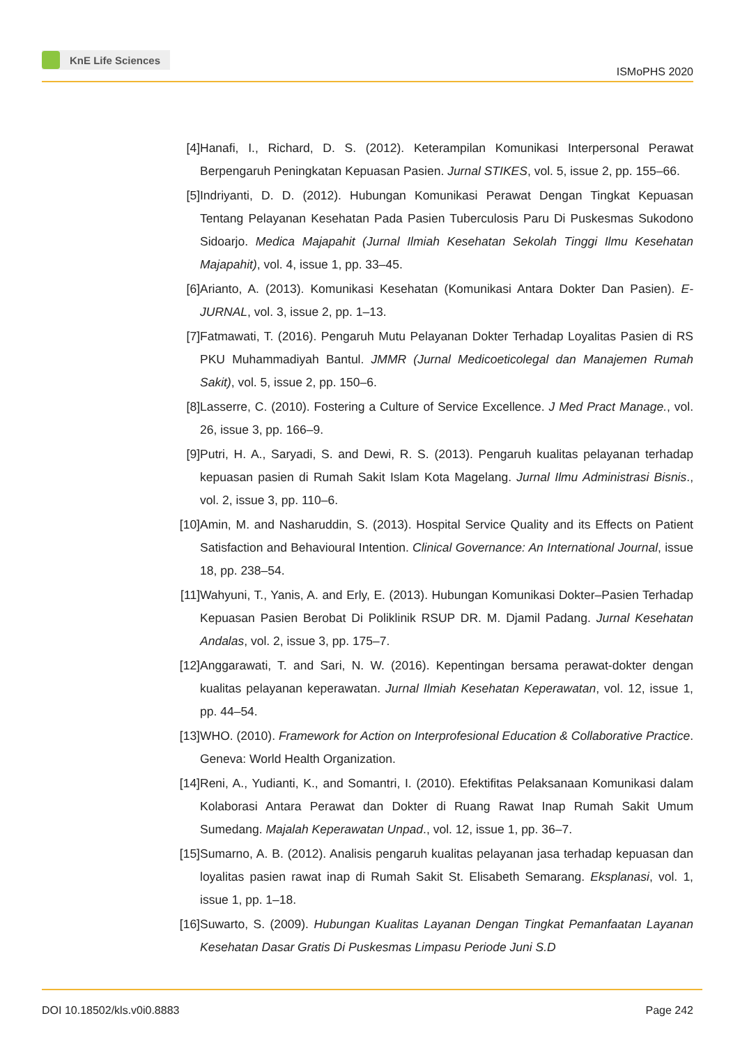KnE Life Sciences
ISMoPHS 2020
[4] Hanafi, I., Richard, D. S. (2012). Keterampilan Komunikasi Interpersonal Perawat Berpengaruh Peningkatan Kepuasan Pasien. Jurnal STIKES, vol. 5, issue 2, pp. 155–66.
[5] Indriyanti, D. D. (2012). Hubungan Komunikasi Perawat Dengan Tingkat Kepuasan Tentang Pelayanan Kesehatan Pada Pasien Tuberculosis Paru Di Puskesmas Sukodono Sidoarjo. Medica Majapahit (Jurnal Ilmiah Kesehatan Sekolah Tinggi Ilmu Kesehatan Majapahit), vol. 4, issue 1, pp. 33–45.
[6] Arianto, A. (2013). Komunikasi Kesehatan (Komunikasi Antara Dokter Dan Pasien). E-JURNAL, vol. 3, issue 2, pp. 1–13.
[7] Fatmawati, T. (2016). Pengaruh Mutu Pelayanan Dokter Terhadap Loyalitas Pasien di RS PKU Muhammadiyah Bantul. JMMR (Jurnal Medicoeticolegal dan Manajemen Rumah Sakit), vol. 5, issue 2, pp. 150–6.
[8] Lasserre, C. (2010). Fostering a Culture of Service Excellence. J Med Pract Manage., vol. 26, issue 3, pp. 166–9.
[9] Putri, H. A., Saryadi, S. and Dewi, R. S. (2013). Pengaruh kualitas pelayanan terhadap kepuasan pasien di Rumah Sakit Islam Kota Magelang. Jurnal Ilmu Administrasi Bisnis., vol. 2, issue 3, pp. 110–6.
[10] Amin, M. and Nasharuddin, S. (2013). Hospital Service Quality and its Effects on Patient Satisfaction and Behavioural Intention. Clinical Governance: An International Journal, issue 18, pp. 238–54.
[11] Wahyuni, T., Yanis, A. and Erly, E. (2013). Hubungan Komunikasi Dokter–Pasien Terhadap Kepuasan Pasien Berobat Di Poliklinik RSUP DR. M. Djamil Padang. Jurnal Kesehatan Andalas, vol. 2, issue 3, pp. 175–7.
[12] Anggarawati, T. and Sari, N. W. (2016). Kepentingan bersama perawat-dokter dengan kualitas pelayanan keperawatan. Jurnal Ilmiah Kesehatan Keperawatan, vol. 12, issue 1, pp. 44–54.
[13] WHO. (2010). Framework for Action on Interprofesional Education & Collaborative Practice. Geneva: World Health Organization.
[14] Reni, A., Yudianti, K., and Somantri, I. (2010). Efektifitas Pelaksanaan Komunikasi dalam Kolaborasi Antara Perawat dan Dokter di Ruang Rawat Inap Rumah Sakit Umum Sumedang. Majalah Keperawatan Unpad., vol. 12, issue 1, pp. 36–7.
[15] Sumarno, A. B. (2012). Analisis pengaruh kualitas pelayanan jasa terhadap kepuasan dan loyalitas pasien rawat inap di Rumah Sakit St. Elisabeth Semarang. Eksplanasi, vol. 1, issue 1, pp. 1–18.
[16] Suwarto, S. (2009). Hubungan Kualitas Layanan Dengan Tingkat Pemanfaatan Layanan Kesehatan Dasar Gratis Di Puskesmas Limpasu Periode Juni S.D
DOI 10.18502/kls.v0i0.8883 Page 242